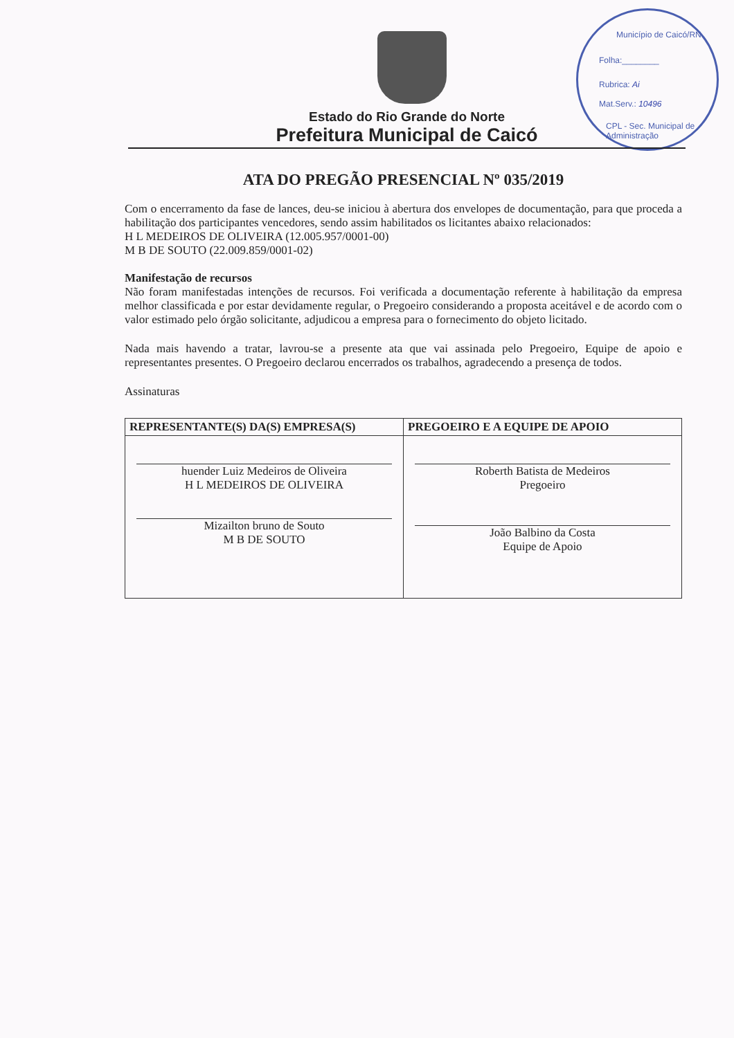Município de Caicó/RN
Folha:________
Rubrica: Ai
Mat.Serv.: 10496
CPL - Sec. Municipal de Administração
Estado do Rio Grande do Norte
Prefeitura Municipal de Caicó
ATA DO PREGÃO PRESENCIAL Nº 035/2019
Com o encerramento da fase de lances, deu-se iniciou à abertura dos envelopes de documentação, para que proceda a habilitação dos participantes vencedores, sendo assim habilitados os licitantes abaixo relacionados:
H L MEDEIROS DE OLIVEIRA (12.005.957/0001-00)
M B DE SOUTO (22.009.859/0001-02)
Manifestação de recursos
Não foram manifestadas intenções de recursos. Foi verificada a documentação referente à habilitação da empresa melhor classificada e por estar devidamente regular, o Pregoeiro considerando a proposta aceitável e de acordo com o valor estimado pelo órgão solicitante, adjudicou a empresa para o fornecimento do objeto licitado.
Nada mais havendo a tratar, lavrou-se a presente ata que vai assinada pelo Pregoeiro, Equipe de apoio e representantes presentes. O Pregoeiro declarou encerrados os trabalhos, agradecendo a presença de todos.
Assinaturas
| REPRESENTANTE(S) DA(S) EMPRESA(S) | PREGOEIRO E A EQUIPE DE APOIO |
| --- | --- |
| huender Luiz Medeiros de Oliveira H L MEDEIROS DE OLIVEIRA Mizailton bruno de Souto M B DE SOUTO | Roberth Batista de Medeiros Pregoeiro João Balbino da Costa Equipe de Apoio |